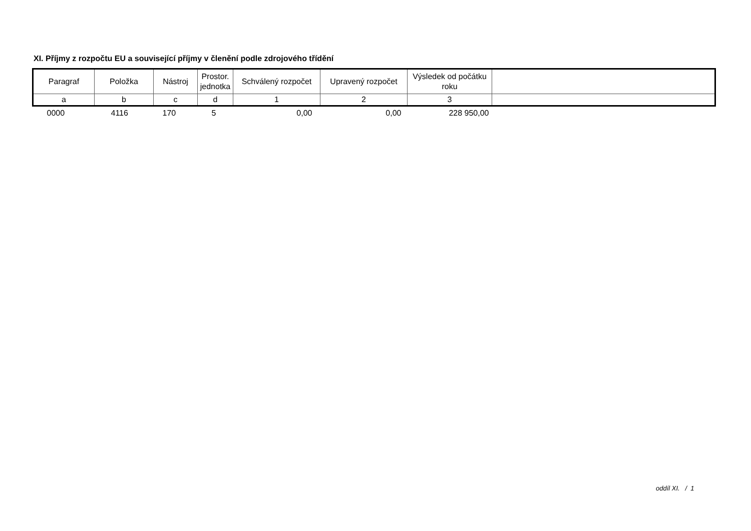XI. Příjmy z rozpočtu EU a související příjmy v členění podle zdrojového třídění
| Paragraf | Položka | Nástroj | Prostor. jednotka | Schválený rozpočet | Upravený rozpočet | Výsledek od počátku roku | |
| --- | --- | --- | --- | --- | --- | --- | --- |
| a | b | c | d | 1 | 2 | 3 | |
| 0000 | 4116 | 170 | 5 | 0,00 | 0,00 | 228 950,00 | |
oddíl XI. / 1